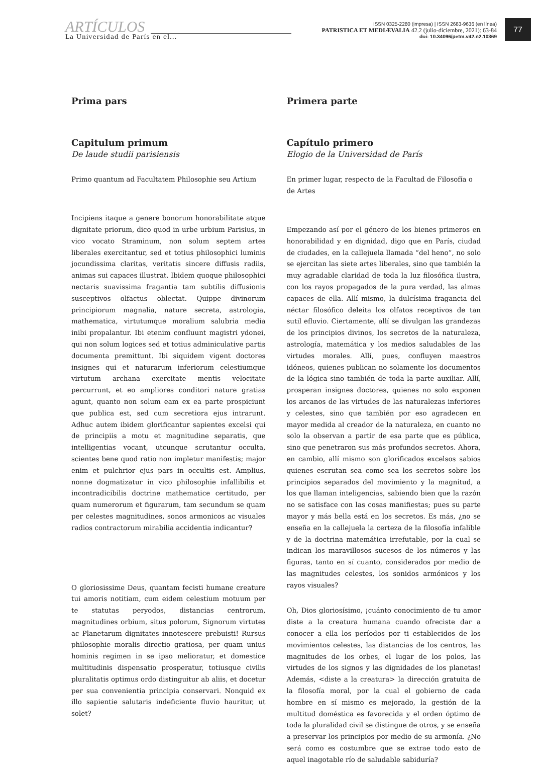ARTÍCULOS
La Universidad de París en el...
ISSN 0325-2280 (impresa) | ISSN 2683-9636 (en línea)
PATRISTICA ET MEDIÆVALIA 42.2 (julio-diciembre, 2021): 63-84
doi: 10.34096/petm.v42.n2.10369
77
Prima pars
Capitulum primum
De laude studii parisiensis
Primo quantum ad Facultatem Philosophie seu Artium
Incipiens itaque a genere bonorum honorabilitate atque dignitate priorum, dico quod in urbe urbium Parisius, in vico vocato Straminum, non solum septem artes liberales exercitantur, sed et totius philosophici luminis jocundissima claritas, veritatis sincere diffusis radiis, animas sui capaces illustrat. Ibidem quoque philosophici nectaris suavissima fragantia tam subtilis diffusionis susceptivos olfactus oblectat. Quippe divinorum principiorum magnalia, nature secreta, astrologia, mathematica, virtutumque moralium salubria media inibi propalantur. Ibi etenim confluunt magistri ydonei, qui non solum logices sed et totius adminiculative partis documenta premittunt. Ibi siquidem vigent doctores insignes qui et naturarum inferiorum celestiumque virtutum archana exercitate mentis velocitate percurrunt, et eo ampliores conditori nature gratias agunt, quanto non solum eam ex ea parte prospiciunt que publica est, sed cum secretiora ejus intrarunt. Adhuc autem ibidem glorificantur sapientes excelsi qui de principiis a motu et magnitudine separatis, que intelligentias vocant, utcunque scrutantur occulta, scientes bene quod ratio non impletur manifestis; major enim et pulchrior ejus pars in occultis est. Amplius, nonne dogmatizatur in vico philosophie infallibilis et incontradicibilis doctrine mathematice certitudo, per quam numerorum et figurarum, tam secundum se quam per celestes magnitudines, sonos armonicos ac visuales radios contractorum mirabilia accidentia indicantur?
O gloriosissime Deus, quantam fecisti humane creature tui amoris notitiam, cum eidem celestium motuum per te statutas peryodos, distancias centrorum, magnitudines orbium, situs polorum, Signorum virtutes ac Planetarum dignitates innotescere prebuisti! Rursus philosophie moralis directio gratiosa, per quam unius hominis regimen in se ipso melioratur, et domestice multitudinis dispensatio prosperatur, totiusque civilis pluralitatis optimus ordo distinguitur ab aliis, et docetur per sua convenientia principia conservari. Nonquid ex illo sapientie salutaris indeficiente fluvio hauritur, ut solet?
Primera parte
Capítulo primero
Elogio de la Universidad de París
En primer lugar, respecto de la Facultad de Filosofía o de Artes
Empezando así por el género de los bienes primeros en honorabilidad y en dignidad, digo que en París, ciudad de ciudades, en la callejuela llamada “del heno”, no solo se ejercitan las siete artes liberales, sino que también la muy agradable claridad de toda la luz filosófica ilustra, con los rayos propagados de la pura verdad, las almas capaces de ella. Allí mismo, la dulcísima fragancia del néctar filosófico deleita los olfatos receptivos de tan sutil efluvio. Ciertamente, allí se divulgan las grandezas de los principios divinos, los secretos de la naturaleza, astrología, matemática y los medios saludables de las virtudes morales. Allí, pues, confluyen maestros idóneos, quienes publican no solamente los documentos de la lógica sino también de toda la parte auxiliar. Allí, prosperan insignes doctores, quienes no solo exponen los arcanos de las virtudes de las naturalezas inferiores y celestes, sino que también por eso agradecen en mayor medida al creador de la naturaleza, en cuanto no solo la observan a partir de esa parte que es pública, sino que penetraron sus más profundos secretos. Ahora, en cambio, allí mismo son glorificados excelsos sabios quienes escrutan sea como sea los secretos sobre los principios separados del movimiento y la magnitud, a los que llaman inteligencias, sabiendo bien que la razón no se satisface con las cosas manifiestas; pues su parte mayor y más bella está en los secretos. Es más, ¿no se enseña en la callejuela la certeza de la filosofía infalible y de la doctrina matemática irrefutable, por la cual se indican los maravillosos sucesos de los números y las figuras, tanto en sí cuanto, considerados por medio de las magnitudes celestes, los sonidos armónicos y los rayos visuales?
Oh, Dios gloriosísimo, ¡cuánto conocimiento de tu amor diste a la creatura humana cuando ofreciste dar a conocer a ella los períodos por ti establecidos de los movimientos celestes, las distancias de los centros, las magnitudes de los orbes, el lugar de los polos, las virtudes de los signos y las dignidades de los planetas! Además, <diste a la creatura> la dirección gratuita de la filosofía moral, por la cual el gobierno de cada hombre en sí mismo es mejorado, la gestión de la multitud doméstica es favorecida y el orden óptimo de toda la pluralidad civil se distingue de otros, y se enseña a preservar los principios por medio de su armonía. ¿No será como es costumbre que se extrae todo esto de aquel inagotable río de saludable sabiduría?